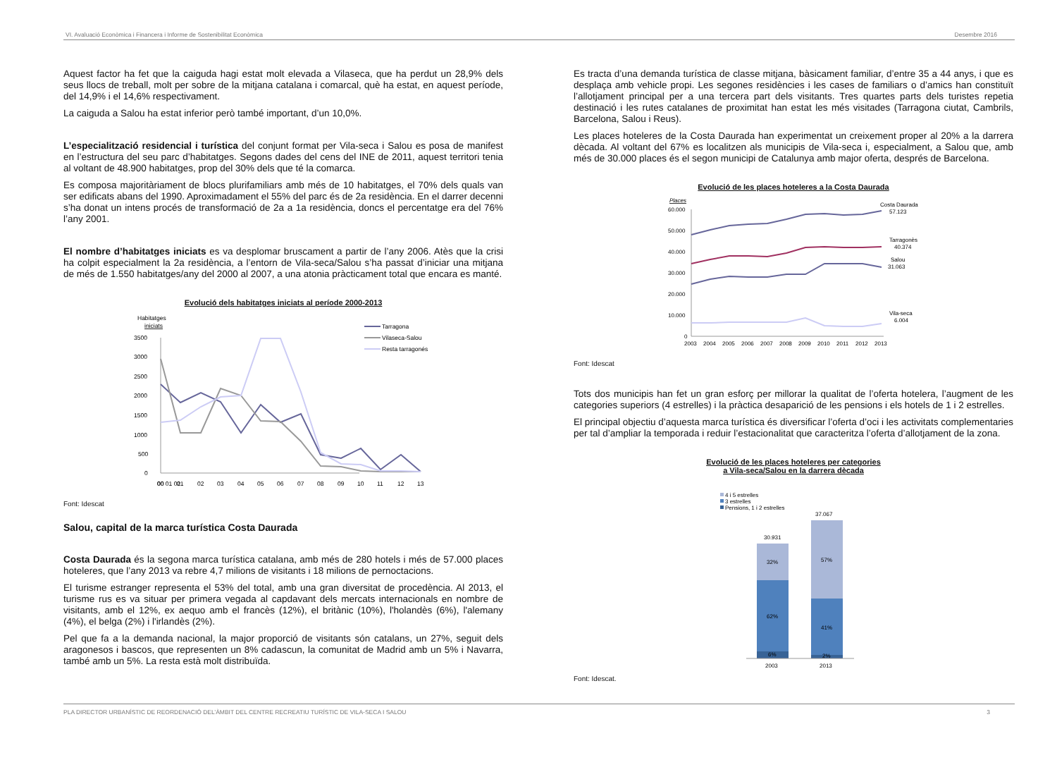VI. Avaluació Econòmica i Financera i Informe de Sostenibilitat Econòmica Desembre 2016
Aquest factor ha fet que la caiguda hagi estat molt elevada a Vilaseca, que ha perdut un 28,9% dels seus llocs de treball, molt per sobre de la mitjana catalana i comarcal, què ha estat, en aquest període, del 14,9% i el 14,6% respectivament.
La caiguda a Salou ha estat inferior però també important, d’un 10,0%.
L’especialització residencial i turística del conjunt format per Vila-seca i Salou es posa de manifest en l’estructura del seu parc d’habitatges. Segons dades del cens del INE de 2011, aquest territori tenia al voltant de 48.900 habitatges, prop del 30% dels que té la comarca.
Es composa majoritàriament de blocs plurifamiliars amb més de 10 habitatges, el 70% dels quals van ser edificats abans del 1990. Aproximadament el 55% del parc és de 2a residència. En el darrer decenni s’ha donat un intens procés de transformació de 2a a 1a residència, doncs el percentatge era del 76% l’any 2001.
El nombre d’habitatges iniciats es va desplomar bruscament a partir de l’any 2006. Atès que la crisi ha colpit especialment la 2a residència, a l’entorn de Vila-seca/Salou s’ha passat d’iniciar una mitjana de més de 1.550 habitatges/any del 2000 al 2007, a una atonia pràcticament total que encara es manté.
Evolució dels habitatges iniciats al període 2000-2013
Habitatges
iniciats
3500
3000
2500
2000
1500
1000
500
0
00 01 02
00
01
02
03
04
05
06
07
08
09
10
11
12
13
Tarragona
Vilaseca-Salou
Resta tarragonés
Font: Idescat
Salou, capital de la marca turística Costa Daurada
Costa Daurada és la segona marca turística catalana, amb més de 280 hotels i més de 57.000 places hoteleres, que l’any 2013 va rebre 4,7 milions de visitants i 18 milions de pernoctacions.
El turisme estranger representa el 53% del total, amb una gran diversitat de procedència. Al 2013, el turisme rus es va situar per primera vegada al capdavant dels mercats internacionals en nombre de visitants, amb el 12%, ex aequo amb el francès (12%), el britànic (10%), l'holandès (6%), l'alemany (4%), el belga (2%) i l'irlandès (2%).
Pel que fa a la demanda nacional, la major proporció de visitants són catalans, un 27%, seguit dels aragonesos i bascos, que representen un 8% cadascun, la comunitat de Madrid amb un 5% i Navarra, també amb un 5%. La resta està molt distribuïda.
Es tracta d’una demanda turística de classe mitjana, bàsicament familiar, d’entre 35 a 44 anys, i que es desplaça amb vehicle propi. Les segones residències i les cases de familiars o d’amics han constituït l’allotjament principal per a una tercera part dels visitants. Tres quartes parts dels turistes repetia destinació i les rutes catalanes de proximitat han estat les més visitades (Tarragona ciutat, Cambrils, Barcelona, Salou i Reus).
Les places hoteleres de la Costa Daurada han experimentat un creixement proper al 20% a la darrera dècada. Al voltant del 67% es localitzen als municipis de Vila-seca i, especialment, a Salou que, amb més de 30.000 places és el segon municipi de Catalunya amb major oferta, després de Barcelona.
Evolució de les places hoteleres a la Costa Daurada
Places
60.000
50.000
40.000
30.000
20.000
10.000
0
2003
2004
2005
2006
2007
2008
2009
2010
2011
2012
2013
Costa Daurada
57.123
Tarragonès
40.374
Salou
31.063
Vila-seca
6.004
Font: Idescat
Tots dos municipis han fet un gran esforç per millorar la qualitat de l’oferta hotelera, l’augment de les categories superiors (4 estrelles) i la pràctica desaparició de les pensions i els hotels de 1 i 2 estrelles.
El principal objectiu d’aquesta marca turística és diversificar l’oferta d’oci i les activitats complementaries per tal d’ampliar la temporada i reduir l’estacionalitat que caracteritza l’oferta d’allotjament de la zona.
Evolució de les places hoteleres per categories
a Vila-seca/Salou en la darrera dècada
4 i 5 estrelles
3 estrelles
Pensions, 1 i 2 estrelles
30.931
37.067
32%
62%
6%
57%
41%
2%
2003
2013
Font: Idescat.
PLA DIRECTOR URBANÍSTIC DE REORDENACIÓ DEL’ÀMBIT DEL CENTRE RECREATIU TURÍSTIC DE VILA-SECA I SALOU 3